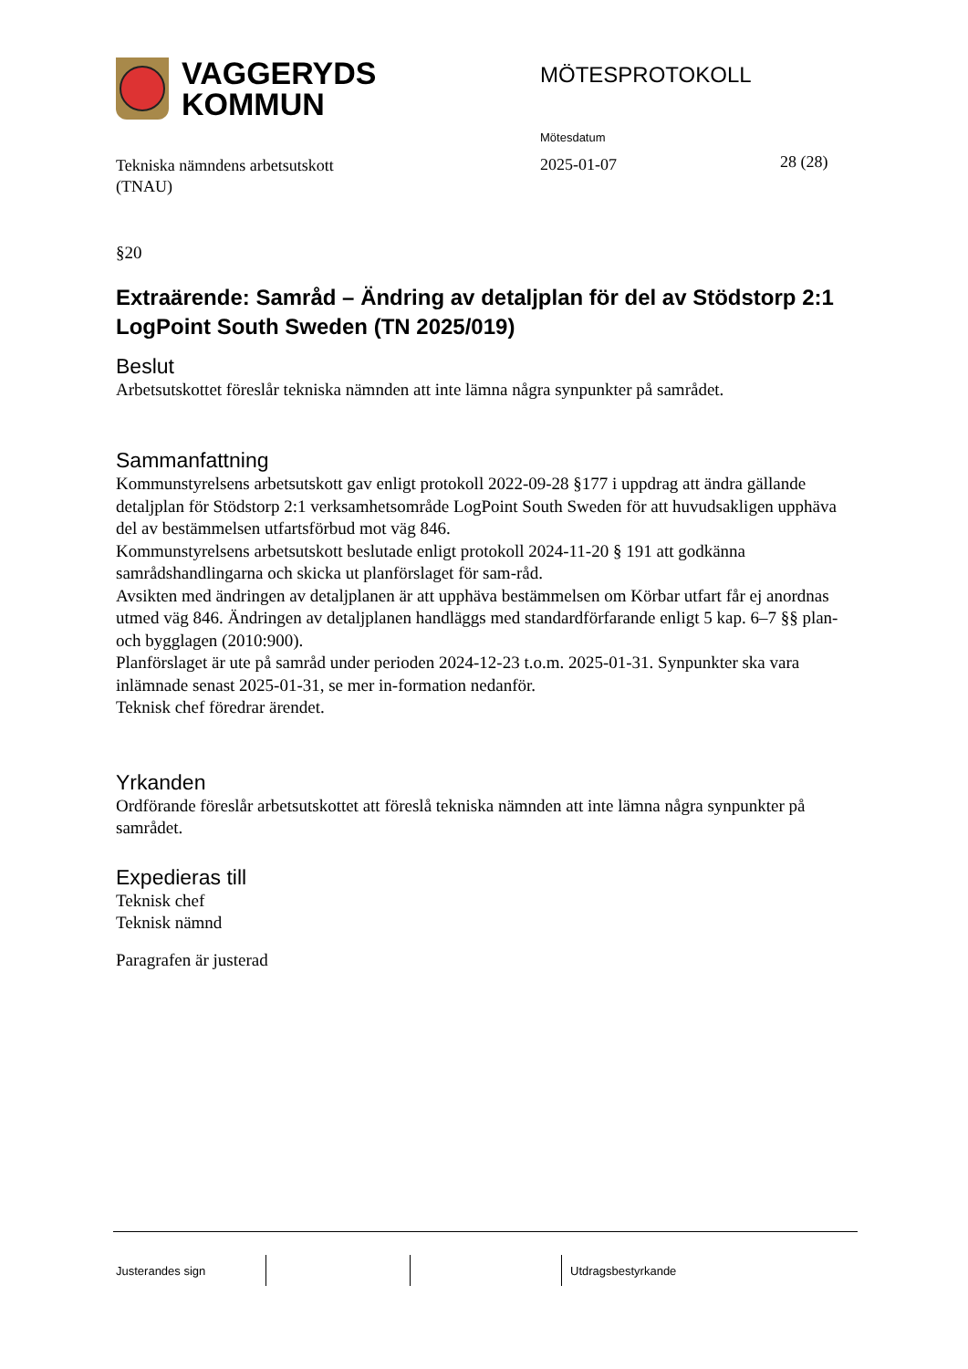VAGGERYDS
KOMMUN
MÖTESPROTOKOLL
Mötesdatum
Tekniska nämndens arbetsutskott
(TNAU)
2025-01-07 28 (28)
§20
Extraärende: Samråd – Ändring av detaljplan för del av Stödstorp 2:1 LogPoint South Sweden (TN 2025/019)
Beslut
Arbetsutskottet föreslår tekniska nämnden att inte lämna några synpunkter på samrådet.
Sammanfattning
Kommunstyrelsens arbetsutskott gav enligt protokoll 2022-09-28 §177 i uppdrag att ändra gällande detaljplan för Stödstorp 2:1 verksamhetsområde LogPoint South Sweden för att huvudsakligen upphäva del av bestämmelsen utfartsförbud mot väg 846.
Kommunstyrelsens arbetsutskott beslutade enligt protokoll 2024-11-20 § 191 att godkänna samrådshandlingarna och skicka ut planförslaget för sam-råd.
Avsikten med ändringen av detaljplanen är att upphäva bestämmelsen om Körbar utfart får ej anordnas utmed väg 846. Ändringen av detaljplanen handläggs med standardförfarande enligt 5 kap. 6–7 §§ plan- och bygglagen (2010:900).
Planförslaget är ute på samråd under perioden 2024-12-23 t.o.m. 2025-01-31. Synpunkter ska vara inlämnade senast 2025-01-31, se mer in-formation nedanför.
Teknisk chef föredrar ärendet.
Yrkanden
Ordförande föreslår arbetsutskottet att föreslå tekniska nämnden att inte lämna några synpunkter på samrådet.
Expedieras till
Teknisk chef
Teknisk nämnd
Paragrafen är justerad
Justerandes sign Utdragsbestyrkande